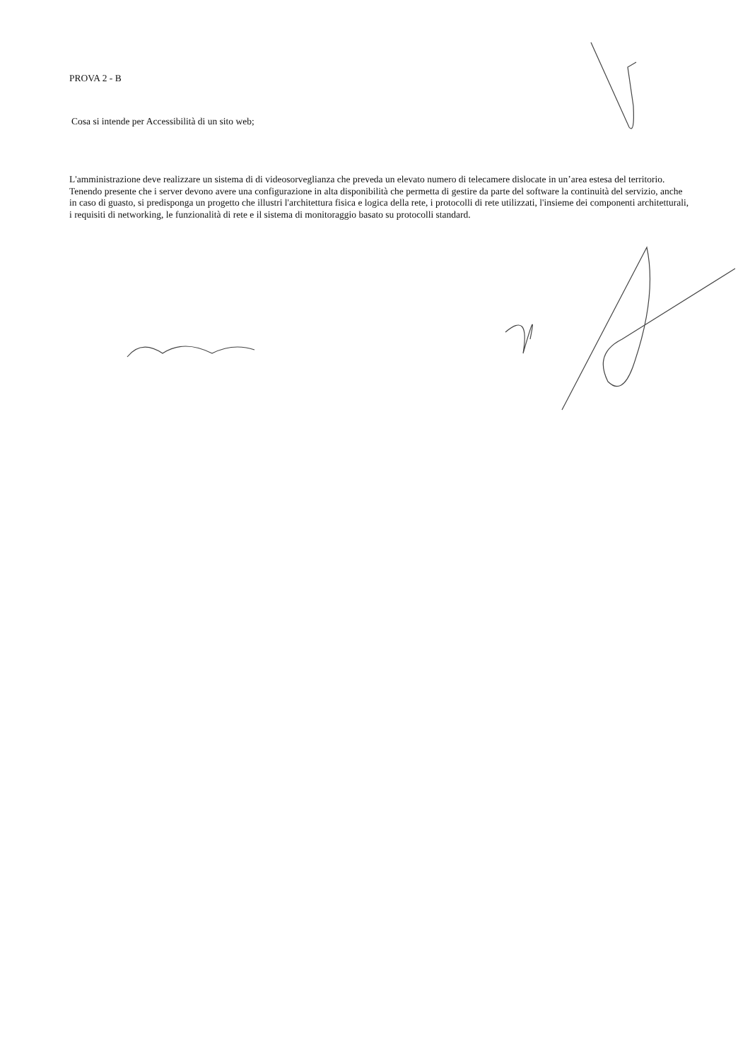PROVA 2 - B
Cosa si intende per Accessibilità di un sito web;
L'amministrazione deve realizzare un sistema di di videosorveglianza che preveda un elevato numero di telecamere dislocate in un’area estesa del territorio. Tenendo presente che i server devono avere una configurazione in alta disponibilità che permetta di gestire da parte del software la continuità del servizio, anche in caso di guasto, si predisponga un progetto che illustri l'architettura fisica e logica della rete, i protocolli di rete utilizzati, l'insieme dei componenti architetturali, i requisiti di networking, le funzionalità di rete e il sistema di monitoraggio basato su protocolli standard.